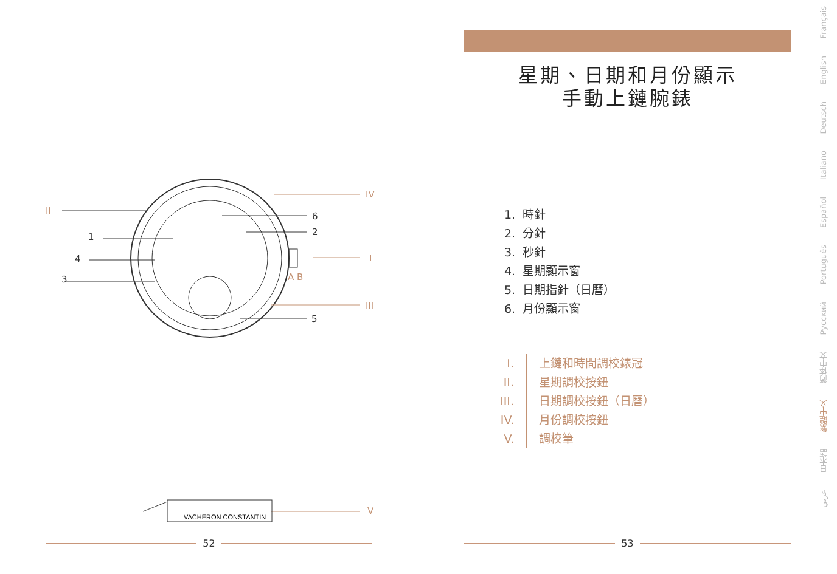VACHERON CONSTANTIN
II
1
4
3
6
2
5
IV
I
III
V
A B
52
星期、日期和月份顯示
手動上鏈腕錶
1. 時針
2. 分針
3. 秒針
4. 星期顯示窗
5. 日期指針（日曆）
6. 月份顯示窗
I. 上鏈和時間調校錶冠
II. 星期調校按鈕
III. 日期調校按鈕（日曆）
IV. 月份調校按鈕
V. 調校筆
53
Français
English
Deutsch
Italiano
Español
Português
Русский
简体中文
繁體中文
日本語
عربي